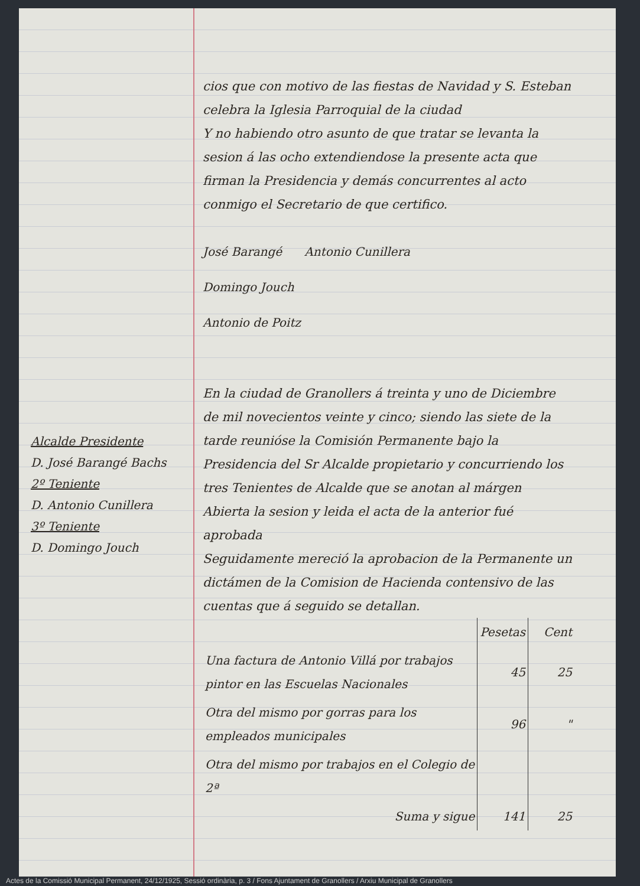Alcalde Presidente
D. José Barangé Bachs
2º Teniente
D. Antonio Cunillera
3º Teniente
D. Domingo Jouch
cios que con motivo de las fiestas de Navidad y S. Esteban celebra la Iglesia Parroquial de la ciudad
Y no habiendo otro asunto de que tratar se levanta la sesion á las ocho extendiendose la presente acta que firman la Presidencia y demás concurrentes al acto conmigo el Secretario de que certifico.
José Barangé Antonio Cunillera
Domingo Jouch
Antonio de Poitz
En la ciudad de Granollers á treinta y uno de Diciembre de mil novecientos veinte y cinco; siendo las siete de la tarde reunióse la Comisión Permanente bajo la Presidencia del Sr Alcalde propietario y concurriendo los tres Tenientes de Alcalde que se anotan al márgen
Abierta la sesion y leida el acta de la anterior fué aprobada
Seguidamente mereció la aprobacion de la Permanente un dictámen de la Comision de Hacienda contensivo de las cuentas que á seguido se detallan.
| | Pesetas | Cent |
| --- | --- | --- |
| Una factura de Antonio Villá por trabajos pintor en las Escuelas Nacionales | 45 | 25 |
| Otra del mismo por gorras para los empleados municipales | 96 | " |
| Otra del mismo por trabajos en el Colegio de 2ª | | |
| Suma y sigue | 141 | 25 |
Actes de la Comissió Municipal Permanent, 24/12/1925, Sessió ordinària, p. 3 / Fons Ajuntament de Granollers / Arxiu Municipal de Granollers